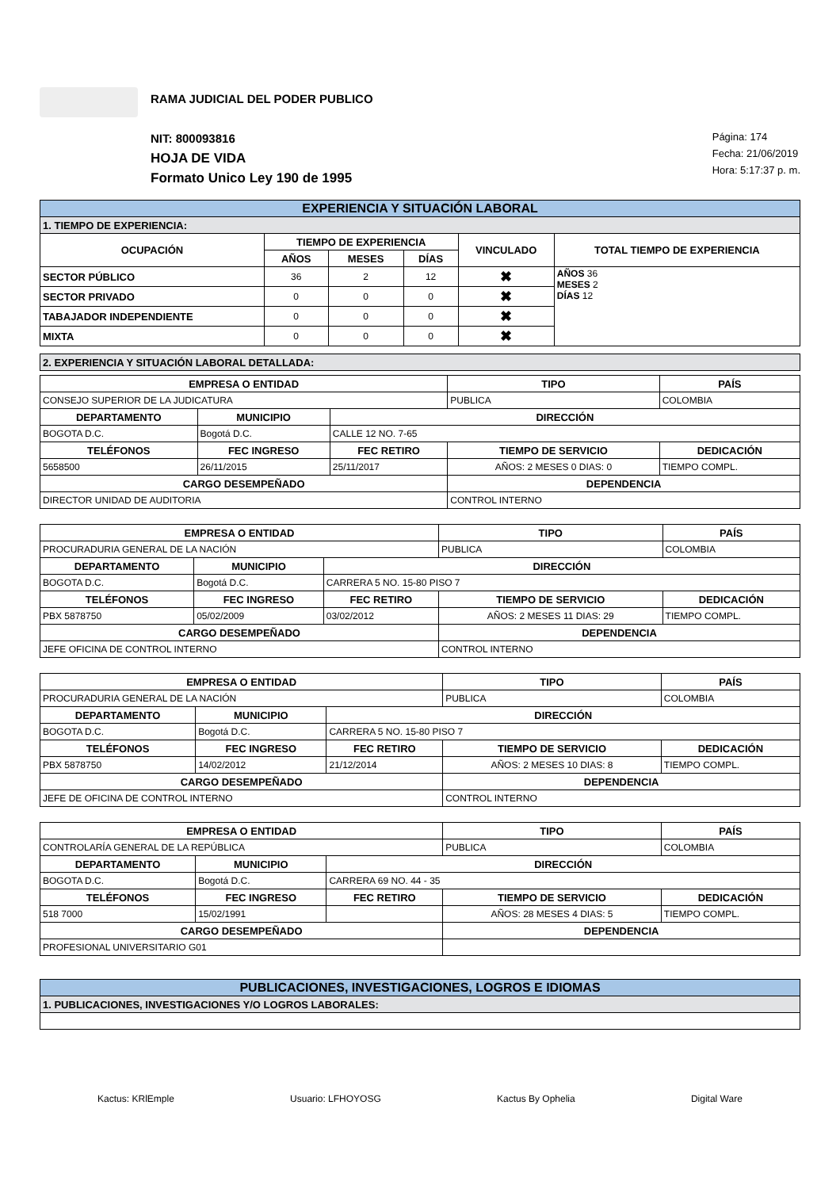RAMA JUDICIAL DEL PODER PUBLICO
NIT: 800093816
HOJA DE VIDA
Formato Unico Ley 190 de 1995
Página: 174
Fecha: 21/06/2019
Hora: 5:17:37 p. m.
| EXPERIENCIA Y SITUACIÓN LABORAL | | | | | |
| 1. TIEMPO DE EXPERIENCIA: | | | | | |
| OCUPACIÓN | TIEMPO DE EXPERIENCIA | | | VINCULADO | TOTAL TIEMPO DE EXPERIENCIA |
| | AÑOS | MESES | DÍAS | | |
| SECTOR PÚBLICO | 36 | 2 | 12 | ✖ | AÑOS 36 MESES 2 DÍAS 12 |
| SECTOR PRIVADO | 0 | 0 | 0 | ✖ | |
| TABAJADOR INDEPENDIENTE | 0 | 0 | 0 | ✖ | |
| MIXTA | 0 | 0 | 0 | ✖ | |
| 2. EXPERIENCIA Y SITUACIÓN LABORAL DETALLADA: |
| EMPRESA O ENTIDAD | | | | | TIPO | PAÍS |
| --- | --- | --- | --- | --- | --- | --- |
| CONSEJO SUPERIOR DE LA JUDICATURA | | | | | PUBLICA | COLOMBIA |
| DEPARTAMENTO | MUNICIPIO | | DIRECCIÓN | | | |
| BOGOTA D.C. | Bogotá D.C. | | CALLE 12 NO. 7-65 | | | |
| TELÉFONOS | | FEC INGRESO | FEC RETIRO | TIEMPO DE SERVICIO | | DEDICACIÓN |
| 5658500 | | 26/11/2015 | 25/11/2017 | AÑOS: 2 MESES 0 DIAS: 0 | | TIEMPO COMPL. |
| CARGO DESEMPEÑADO | | | | DEPENDENCIA | | |
| DIRECTOR UNIDAD DE AUDITORIA | | | | CONTROL INTERNO | | |
| EMPRESA O ENTIDAD | | | | | TIPO | PAÍS |
| --- | --- | --- | --- | --- | --- | --- |
| PROCURADURIA GENERAL DE LA NACIÓN | | | | | PUBLICA | COLOMBIA |
| DEPARTAMENTO | MUNICIPIO | | DIRECCIÓN | | | |
| BOGOTA D.C. | Bogotá D.C. | | CARRERA 5 NO. 15-80 PISO 7 | | | |
| TELÉFONOS | | FEC INGRESO | FEC RETIRO | TIEMPO DE SERVICIO | | DEDICACIÓN |
| PBX 5878750 | | 05/02/2009 | 03/02/2012 | AÑOS: 2 MESES 11 DIAS: 29 | | TIEMPO COMPL. |
| CARGO DESEMPEÑADO | | | | DEPENDENCIA | | |
| JEFE OFICINA DE CONTROL INTERNO | | | | CONTROL INTERNO | | |
| EMPRESA O ENTIDAD | | | | | TIPO | PAÍS |
| --- | --- | --- | --- | --- | --- | --- |
| PROCURADURIA GENERAL DE LA NACIÓN | | | | | PUBLICA | COLOMBIA |
| DEPARTAMENTO | MUNICIPIO | | DIRECCIÓN | | | |
| BOGOTA D.C. | Bogotá D.C. | | CARRERA 5 NO. 15-80 PISO 7 | | | |
| TELÉFONOS | | FEC INGRESO | FEC RETIRO | TIEMPO DE SERVICIO | | DEDICACIÓN |
| PBX 5878750 | | 14/02/2012 | 21/12/2014 | AÑOS: 2 MESES 10 DIAS: 8 | | TIEMPO COMPL. |
| CARGO DESEMPEÑADO | | | | DEPENDENCIA | | |
| JEFE DE OFICINA DE CONTROL INTERNO | | | | CONTROL INTERNO | | |
| EMPRESA O ENTIDAD | | | | | TIPO | PAÍS |
| --- | --- | --- | --- | --- | --- | --- |
| CONTROLARÍA GENERAL DE LA REPÚBLICA | | | | | PUBLICA | COLOMBIA |
| DEPARTAMENTO | MUNICIPIO | | DIRECCIÓN | | | |
| BOGOTA D.C. | Bogotá D.C. | | CARRERA 69 NO. 44 - 35 | | | |
| TELÉFONOS | | FEC INGRESO | FEC RETIRO | TIEMPO DE SERVICIO | | DEDICACIÓN |
| 518 7000 | | 15/02/1991 | | AÑOS: 28 MESES 4 DIAS: 5 | | TIEMPO COMPL. |
| CARGO DESEMPEÑADO | | | | DEPENDENCIA | | |
| PROFESIONAL UNIVERSITARIO G01 | | | | | | |
| PUBLICACIONES, INVESTIGACIONES, LOGROS E IDIOMAS |
| 1. PUBLICACIONES, INVESTIGACIONES Y/O LOGROS LABORALES: |
Kactus: KRlEmple Usuario: LFHOYOSG Kactus By Ophelia Digital Ware